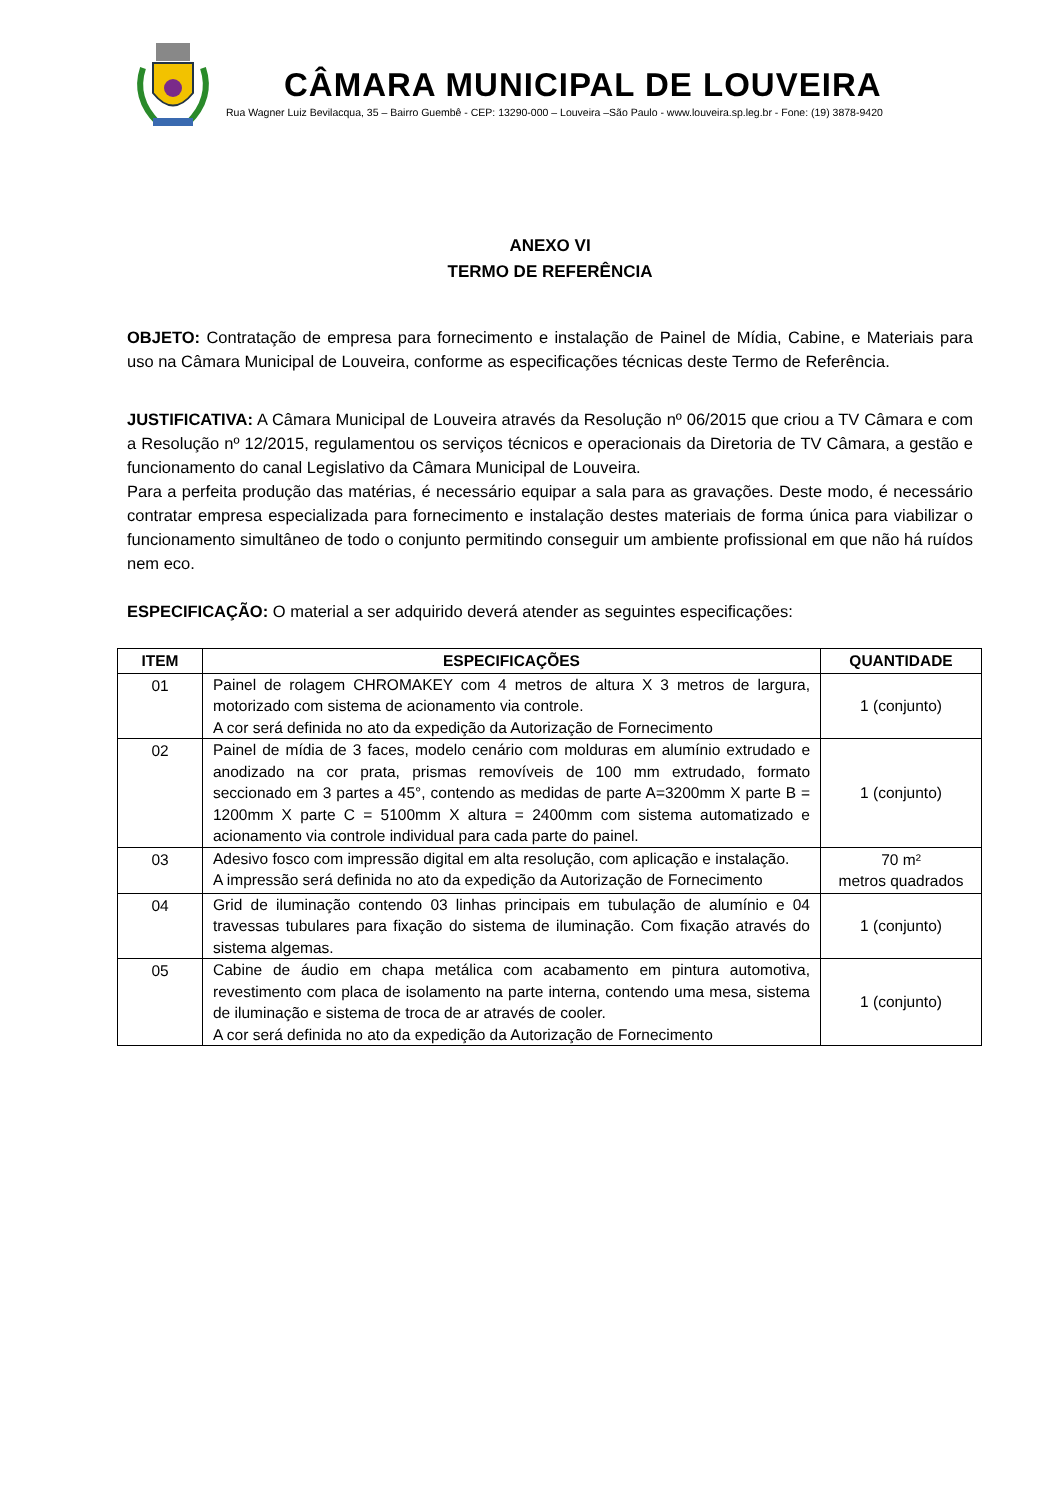CÂMARA MUNICIPAL DE LOUVEIRA
Rua Wagner Luiz Bevilacqua, 35 – Bairro Guembê - CEP: 13290-000 – Louveira –São Paulo - www.louveira.sp.leg.br - Fone: (19) 3878-9420
ANEXO VI
TERMO DE REFERÊNCIA
OBJETO: Contratação de empresa para fornecimento e instalação de Painel de Mídia, Cabine, e Materiais para uso na Câmara Municipal de Louveira, conforme as especificações técnicas deste Termo de Referência.
JUSTIFICATIVA: A Câmara Municipal de Louveira através da Resolução nº 06/2015 que criou a TV Câmara e com a Resolução nº 12/2015, regulamentou os serviços técnicos e operacionais da Diretoria de TV Câmara, a gestão e funcionamento do canal Legislativo da Câmara Municipal de Louveira.
Para a perfeita produção das matérias, é necessário equipar a sala para as gravações. Deste modo, é necessário contratar empresa especializada para fornecimento e instalação destes materiais de forma única para viabilizar o funcionamento simultâneo de todo o conjunto permitindo conseguir um ambiente profissional em que não há ruídos nem eco.
ESPECIFICAÇÃO: O material a ser adquirido deverá atender as seguintes especificações:
| ITEM | ESPECIFICAÇÕES | QUANTIDADE |
| --- | --- | --- |
| 01 | Painel de rolagem CHROMAKEY com 4 metros de altura X 3 metros de largura, motorizado com sistema de acionamento via controle. A cor será definida no ato da expedição da Autorização de Fornecimento | 1 (conjunto) |
| 02 | Painel de mídia de 3 faces, modelo cenário com molduras em alumínio extrudado e anodizado na cor prata, prismas removíveis de 100 mm extrudado, formato seccionado em 3 partes a 45°, contendo as medidas de parte A=3200mm X parte B = 1200mm X parte C = 5100mm X altura = 2400mm com sistema automatizado e acionamento via controle individual para cada parte do painel. | 1 (conjunto) |
| 03 | Adesivo fosco com impressão digital em alta resolução, com aplicação e instalação. A impressão será definida no ato da expedição da Autorização de Fornecimento | 70 m² metros quadrados |
| 04 | Grid de iluminação contendo 03 linhas principais em tubulação de alumínio e 04 travessas tubulares para fixação do sistema de iluminação. Com fixação através do sistema algemas. | 1 (conjunto) |
| 05 | Cabine de áudio em chapa metálica com acabamento em pintura automotiva, revestimento com placa de isolamento na parte interna, contendo uma mesa, sistema de iluminação e sistema de troca de ar através de cooler. A cor será definida no ato da expedição da Autorização de Fornecimento | 1 (conjunto) |